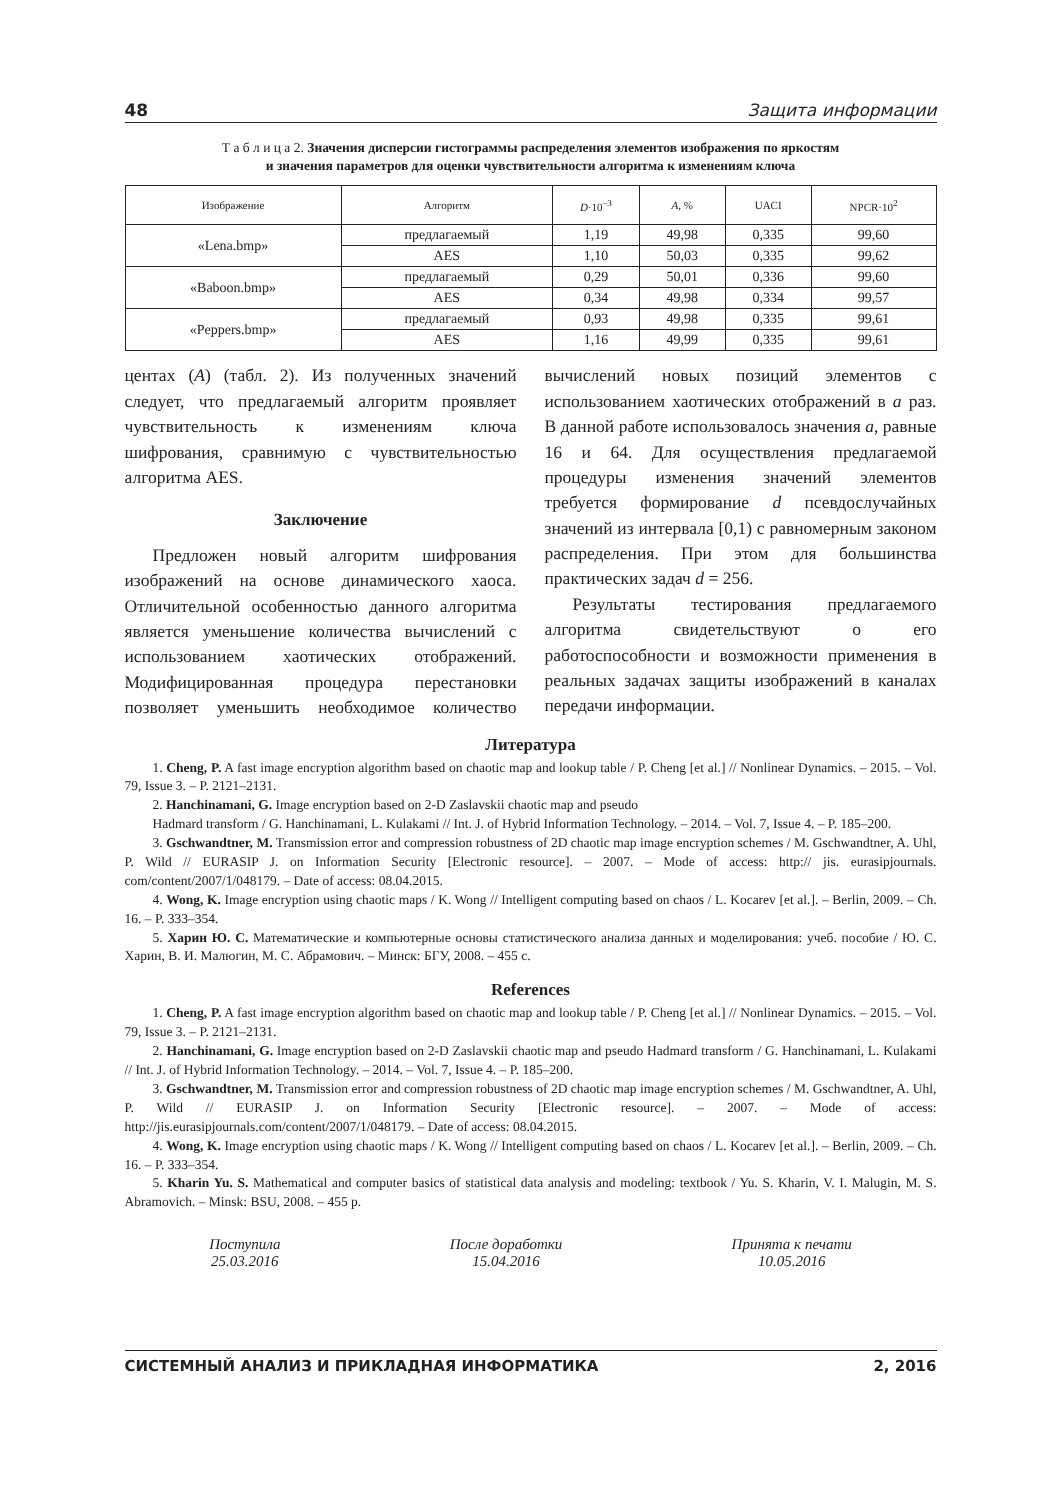48 Защита информации
Т а б л и ц а 2. Значения дисперсии гистограммы распределения элементов изображения по яркостям
и значения параметров для оценки чувствительности алгоритма к изменениям ключа
| Изображение | Алгоритм | D ·10<sup>–3</sup> | A , % | UACI | NPCR·10<sup>2</sup> |
| --- | --- | --- | --- | --- | --- |
| «Lena.bmp» | предлагаемый | 1,19 | 49,98 | 0,335 | 99,60 |
| | AES | 1,10 | 50,03 | 0,335 | 99,62 |
| «Baboon.bmp» | предлагаемый | 0,29 | 50,01 | 0,336 | 99,60 |
| | AES | 0,34 | 49,98 | 0,334 | 99,57 |
| «Peppers.bmp» | предлагаемый | 0,93 | 49,98 | 0,335 | 99,61 |
| | AES | 1,16 | 49,99 | 0,335 | 99,61 |
центах (A) (табл. 2). Из полученных значений следует, что предлагаемый алгоритм проявляет чувствительность к изменениям ключа шифрования, сравнимую с чувствительностью алгоритма AES.
Заключение
Предложен новый алгоритм шифрования изображений на основе динамического хаоса. Отличительной особенностью данного алгоритма является уменьшение количества вычислений с использованием хаотических отображений. Модифицированная процедура перестановки позволяет уменьшить необходимое количество вычислений новых позиций элементов с использованием хаотических отображений в a раз. В данной работе использовалось значения a, равные 16 и 64. Для осуществления предлагаемой процедуры изменения значений элементов требуется формирование d псевдослучайных значений из интервала [0,1) с равномерным законом распределения. При этом для большинства практических задач d = 256.
Результаты тестирования предлагаемого алгоритма свидетельствуют о его работоспособности и возможности применения в реальных задачах защиты изображений в каналах передачи информации.
Литература
1. Cheng, P. A fast image encryption algorithm based on chaotic map and lookup table / P. Cheng [et al.] // Nonlinear Dynamics. – 2015. – Vol. 79, Issue 3. – P. 2121–2131.
2. Hanchinamani, G. Image encryption based on 2-D Zaslavskii chaotic map and pseudo
Hadmard transform / G. Hanchinamani, L. Kulakami // Int. J. of Hybrid Information Technology. – 2014. – Vol. 7, Issue 4. – P. 185–200.
3. Gschwandtner, M. Transmission error and compression robustness of 2D chaotic map image encryption schemes / M. Gschwandtner, A. Uhl, P. Wild // EURASIP J. on Information Security [Electronic resource]. – 2007. – Mode of access: http:// jis. eurasipjournals. com/content/2007/1/048179. – Date of access: 08.04.2015.
4. Wong, K. Image encryption using chaotic maps / K. Wong // Intelligent computing based on chaos / L. Kocarev [et al.]. – Berlin, 2009. – Ch. 16. – P. 333–354.
5. Харин Ю. С. Математические и компьютерные основы статистического анализа данных и моделирования: учеб. пособие / Ю. С. Харин, В. И. Малюгин, М. С. Абрамович. – Минск: БГУ, 2008. – 455 с.
References
1. Cheng, P. A fast image encryption algorithm based on chaotic map and lookup table / P. Cheng [et al.] // Nonlinear Dynamics. – 2015. – Vol. 79, Issue 3. – P. 2121–2131.
2. Hanchinamani, G. Image encryption based on 2-D Zaslavskii chaotic map and pseudo Hadmard transform / G. Hanchinamani, L. Kulakami // Int. J. of Hybrid Information Technology. – 2014. – Vol. 7, Issue 4. – P. 185–200.
3. Gschwandtner, M. Transmission error and compression robustness of 2D chaotic map image encryption schemes / M. Gschwandtner, A. Uhl, P. Wild // EURASIP J. on Information Security [Electronic resource]. – 2007. – Mode of access: http://jis.eurasipjournals.com/content/2007/1/048179. – Date of access: 08.04.2015.
4. Wong, K. Image encryption using chaotic maps / K. Wong // Intelligent computing based on chaos / L. Kocarev [et al.]. – Berlin, 2009. – Ch. 16. – P. 333–354.
5. Kharin Yu. S. Mathematical and computer basics of statistical data analysis and modeling: textbook / Yu. S. Kharin, V. I. Malugin, M. S. Abramovich. – Minsk: BSU, 2008. – 455 p.
Поступила
25.03.2016
После доработки
15.04.2016
Принята к печати
10.05.2016
СИСТЕМНЫЙ АНАЛИЗ И ПРИКЛАДНАЯ ИНФОРМАТИКА 2, 2016